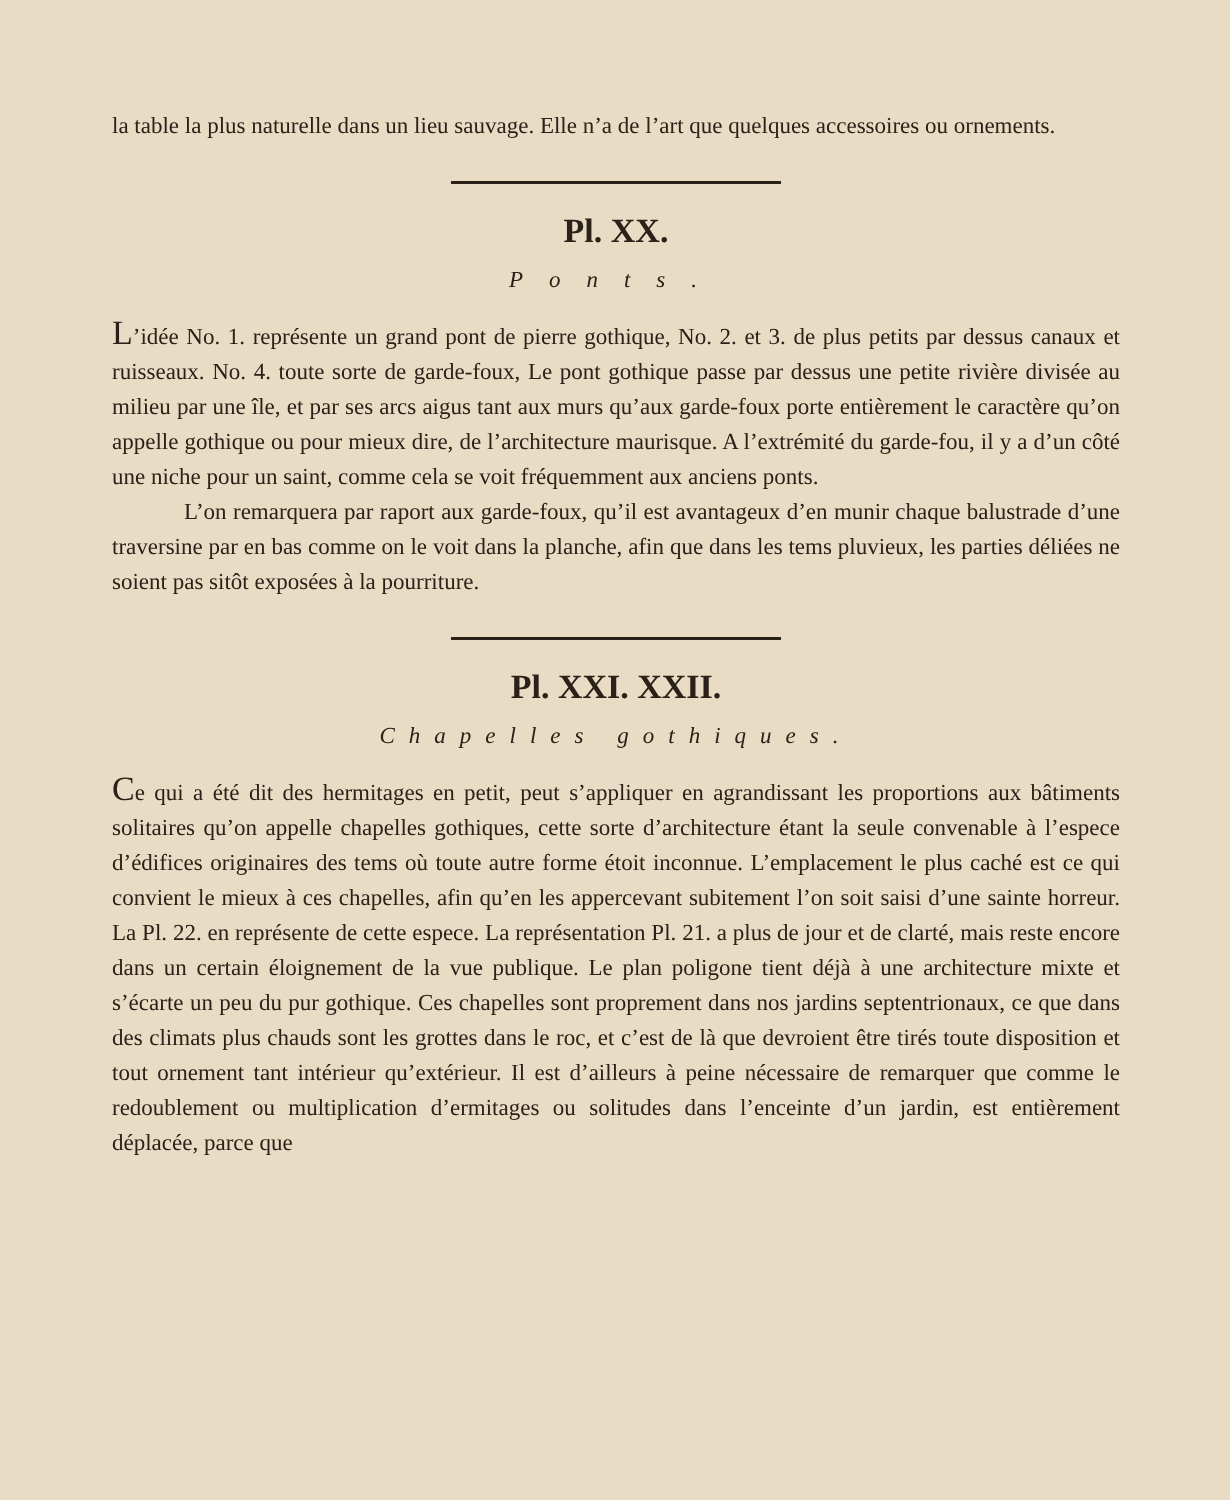la table la plus naturelle dans un lieu sauvage. Elle n’a de l’art que quelques accessoires ou ornements.
Pl. XX.
Ponts.
L’idée No. 1. représente un grand pont de pierre gothique, No. 2. et 3. de plus petits par dessus canaux et ruisseaux. No. 4. toute sorte de garde-foux, Le pont gothique passe par dessus une petite rivière divisée au milieu par une île, et par ses arcs aigus tant aux murs qu’aux garde-foux porte entièrement le caractère qu’on appelle gothique ou pour mieux dire, de l’architecture maurisque. A l’extrémité du garde-fou, il y a d’un côté une niche pour un saint, comme cela se voit fréquemment aux anciens ponts.
L’on remarquera par raport aux garde-foux, qu’il est avantageux d’en munir chaque balustrade d’une traversine par en bas comme on le voit dans la planche, afin que dans les tems pluvieux, les parties déliées ne soient pas sitôt exposées à la pourriture.
Pl. XXI. XXII.
Chapelles gothiques.
Ce qui a été dit des hermitages en petit, peut s’appliquer en agrandissant les proportions aux bâtiments solitaires qu’on appelle chapelles gothiques, cette sorte d’architecture étant la seule convenable à l’espece d’édifices originaires des tems où toute autre forme étoit inconnue. L’emplacement le plus caché est ce qui convient le mieux à ces chapelles, afin qu’en les appercevant subitement l’on soit saisi d’une sainte horreur. La Pl. 22. en représente de cette espece. La représentation Pl. 21. a plus de jour et de clarté, mais reste encore dans un certain éloignement de la vue publique. Le plan poligone tient déjà à une architecture mixte et s’écarte un peu du pur gothique. Ces chapelles sont proprement dans nos jardins septentrionaux, ce que dans des climats plus chauds sont les grottes dans le roc, et c’est de là que devroient être tirés toute disposition et tout ornement tant intérieur qu’extérieur. Il est d’ailleurs à peine nécessaire de remarquer que comme le redoublement ou multiplication d’ermitages ou solitudes dans l’enceinte d’un jardin, est entièrement déplacée, parce que